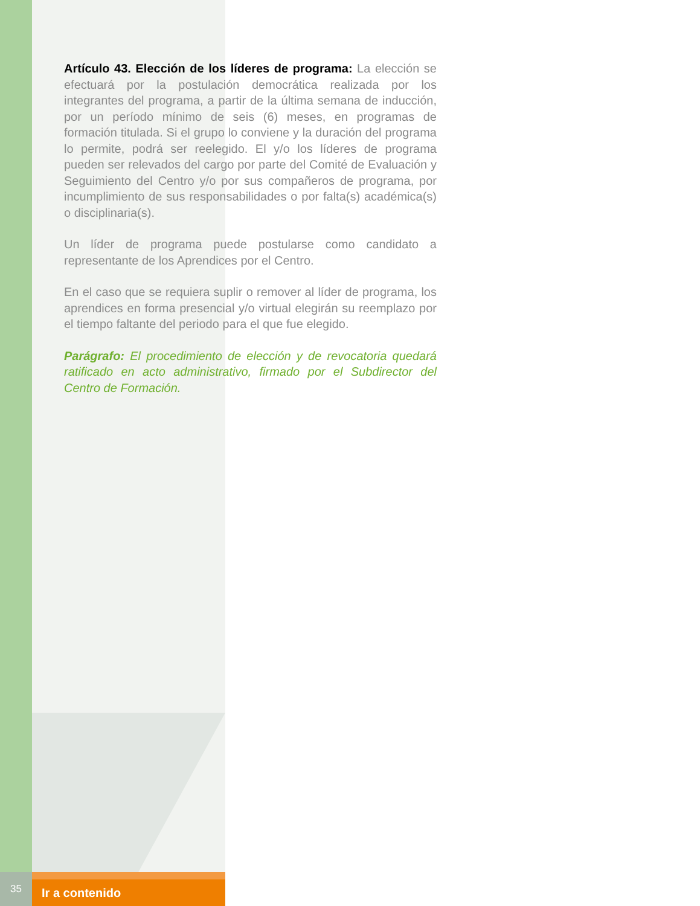Artículo 43. Elección de los líderes de programa: La elección se efectuará por la postulación democrática realizada por los integrantes del programa, a partir de la última semana de inducción, por un período mínimo de seis (6) meses, en programas de formación titulada. Si el grupo lo conviene y la duración del programa lo permite, podrá ser reelegido. El y/o los líderes de programa pueden ser relevados del cargo por parte del Comité de Evaluación y Seguimiento del Centro y/o por sus compañeros de programa, por incumplimiento de sus responsabilidades o por falta(s) académica(s) o disciplinaria(s).
Un líder de programa puede postularse como candidato a representante de los Aprendices por el Centro.
En el caso que se requiera suplir o remover al líder de programa, los aprendices en forma presencial y/o virtual elegirán su reemplazo por el tiempo faltante del periodo para el que fue elegido.
Parágrafo: El procedimiento de elección y de revocatoria quedará ratificado en acto administrativo, firmado por el Subdirector del Centro de Formación.
35
Ir a contenido